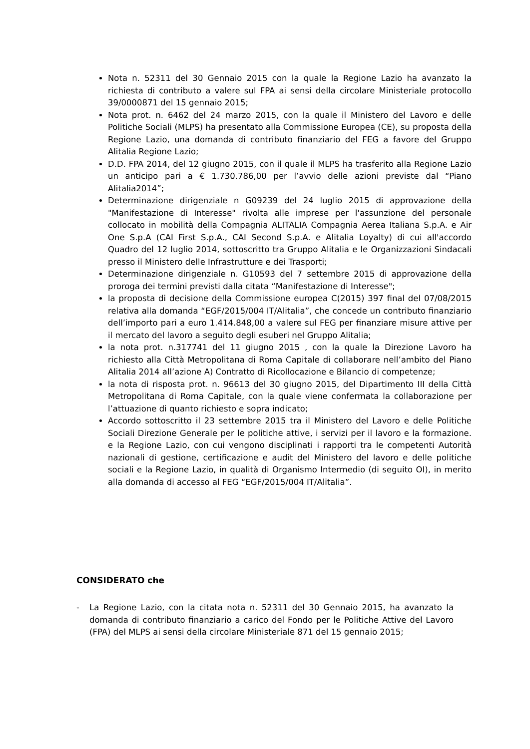Nota n. 52311 del 30 Gennaio 2015 con la quale la Regione Lazio ha avanzato la richiesta di contributo a valere sul FPA ai sensi della circolare Ministeriale protocollo 39/0000871 del 15 gennaio 2015;
Nota prot. n. 6462 del 24 marzo 2015, con la quale il Ministero del Lavoro e delle Politiche Sociali (MLPS) ha presentato alla Commissione Europea (CE), su proposta della Regione Lazio, una domanda di contributo finanziario del FEG a favore del Gruppo Alitalia Regione Lazio;
D.D. FPA 2014, del 12 giugno 2015, con il quale il MLPS ha trasferito alla Regione Lazio un anticipo pari a € 1.730.786,00 per l’avvio delle azioni previste dal “Piano Alitalia2014”;
Determinazione dirigenziale n G09239 del 24 luglio 2015 di approvazione della "Manifestazione di Interesse" rivolta alle imprese per l'assunzione del personale collocato in mobilità della Compagnia ALITALIA Compagnia Aerea Italiana S.p.A. e Air One S.p.A (CAI First S.p.A., CAI Second S.p.A. e Alitalia Loyalty) di cui all'accordo Quadro del 12 luglio 2014, sottoscritto tra Gruppo Alitalia e le Organizzazioni Sindacali presso il Ministero delle Infrastrutture e dei Trasporti;
Determinazione dirigenziale n. G10593 del 7 settembre 2015 di approvazione della proroga dei termini previsti dalla citata “Manifestazione di Interesse";
la proposta di decisione della Commissione europea C(2015) 397 final del 07/08/2015 relativa alla domanda “EGF/2015/004 IT/Alitalia”, che concede un contributo finanziario dell’importo pari a euro 1.414.848,00 a valere sul FEG per finanziare misure attive per il mercato del lavoro a seguito degli esuberi nel Gruppo Alitalia;
la nota prot. n.317741 del 11 giugno 2015 , con la quale la Direzione Lavoro ha richiesto alla Città Metropolitana di Roma Capitale di collaborare nell’ambito del Piano Alitalia 2014 all’azione A) Contratto di Ricollocazione e Bilancio di competenze;
la nota di risposta prot. n. 96613 del 30 giugno 2015, del Dipartimento III della Città Metropolitana di Roma Capitale, con la quale viene confermata la collaborazione per l’attuazione di quanto richiesto e sopra indicato;
Accordo sottoscritto il 23 settembre 2015 tra il Ministero del Lavoro e delle Politiche Sociali Direzione Generale per le politiche attive, i servizi per il lavoro e la formazione. e la Regione Lazio, con cui vengono disciplinati i rapporti tra le competenti Autorità nazionali di gestione, certificazione e audit del Ministero del lavoro e delle politiche sociali e la Regione Lazio, in qualità di Organismo Intermedio (di seguito OI), in merito alla domanda di accesso al FEG “EGF/2015/004 IT/Alitalia”.
CONSIDERATO che
- La Regione Lazio, con la citata nota n. 52311 del 30 Gennaio 2015, ha avanzato la domanda di contributo finanziario a carico del Fondo per le Politiche Attive del Lavoro (FPA) del MLPS ai sensi della circolare Ministeriale 871 del 15 gennaio 2015;